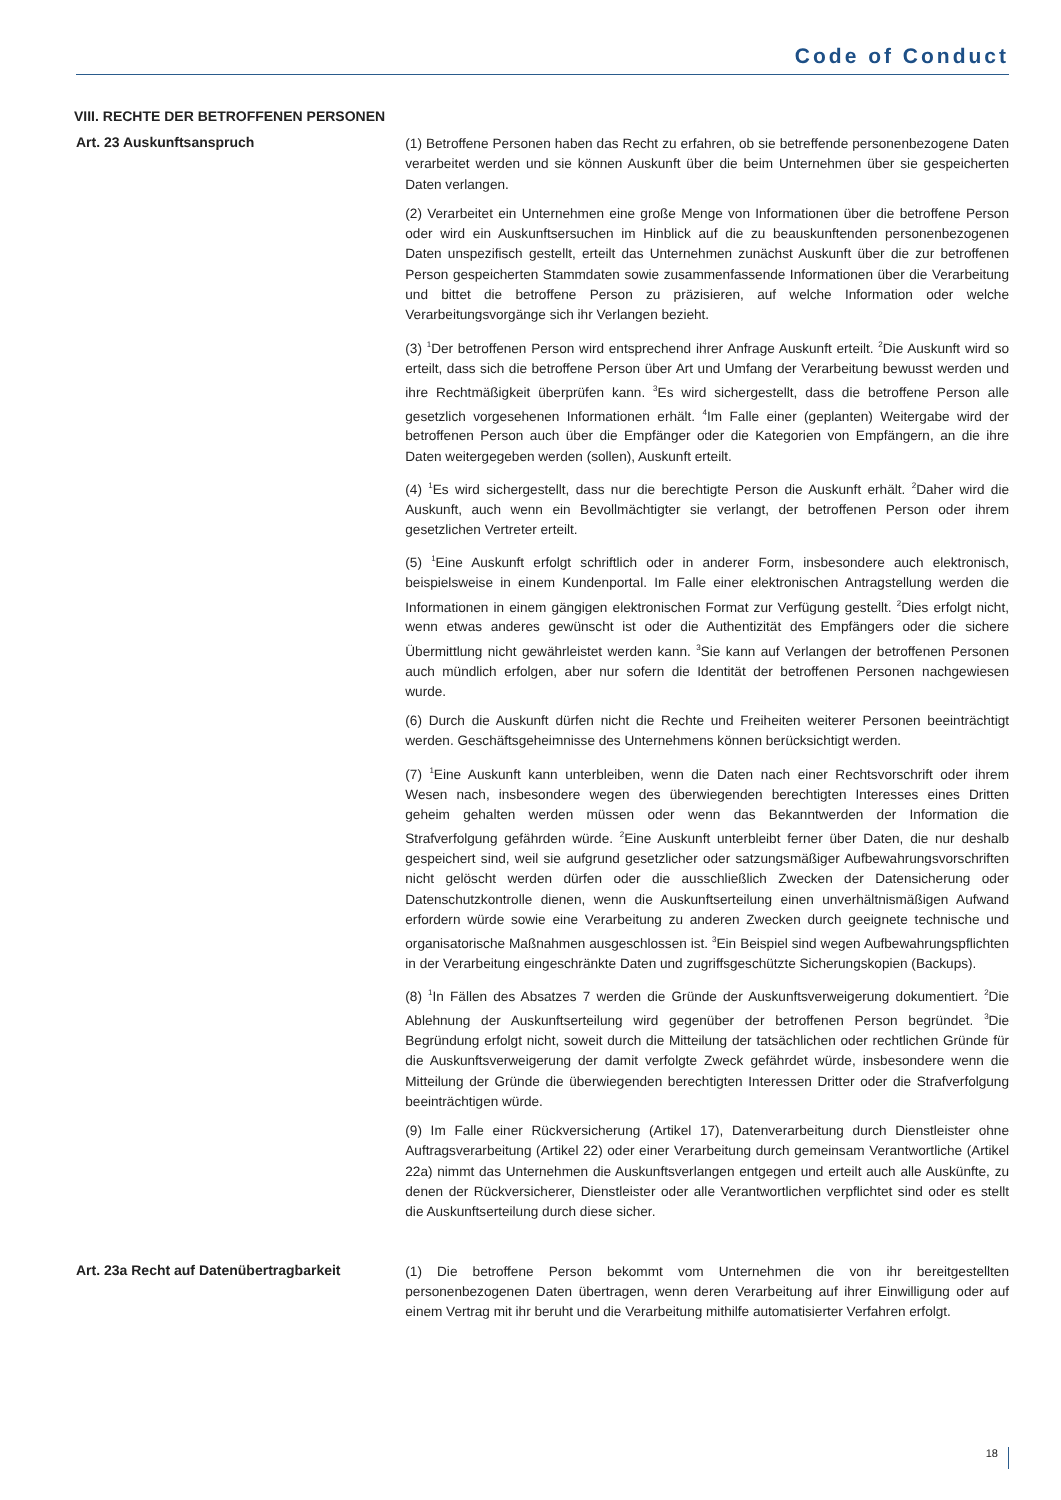Code of Conduct
VIII. RECHTE DER BETROFFENEN PERSONEN
Art. 23 Auskunftsanspruch
(1) Betroffene Personen haben das Recht zu erfahren, ob sie betreffende personenbezogene Daten verarbeitet werden und sie können Auskunft über die beim Unternehmen über sie gespeicherten Daten verlangen.
(2) Verarbeitet ein Unternehmen eine große Menge von Informationen über die betroffene Person oder wird ein Auskunftsersuchen im Hinblick auf die zu beauskunftenden personenbezogenen Daten unspezifisch gestellt, erteilt das Unternehmen zunächst Auskunft über die zur betroffenen Person gespeicherten Stammdaten sowie zusammenfassende Informationen über die Verarbeitung und bittet die betroffene Person zu präzisieren, auf welche Information oder welche Verarbeitungsvorgänge sich ihr Verlangen bezieht.
(3) <sup>1</sup>Der betroffenen Person wird entsprechend ihrer Anfrage Auskunft erteilt. <sup>2</sup>Die Auskunft wird so erteilt, dass sich die betroffene Person über Art und Umfang der Verarbeitung bewusst werden und ihre Rechtmäßigkeit überprüfen kann. <sup>3</sup>Es wird sichergestellt, dass die betroffene Person alle gesetzlich vorgesehenen Informationen erhält. <sup>4</sup>Im Falle einer (geplanten) Weitergabe wird der betroffenen Person auch über die Empfänger oder die Kategorien von Empfängern, an die ihre Daten weitergegeben werden (sollen), Auskunft erteilt.
(4) <sup>1</sup>Es wird sichergestellt, dass nur die berechtigte Person die Auskunft erhält. <sup>2</sup>Daher wird die Auskunft, auch wenn ein Bevollmächtigter sie verlangt, der betroffenen Person oder ihrem gesetzlichen Vertreter erteilt.
(5) <sup>1</sup>Eine Auskunft erfolgt schriftlich oder in anderer Form, insbesondere auch elektronisch, beispielsweise in einem Kundenportal. Im Falle einer elektronischen Antragstellung werden die Informationen in einem gängigen elektronischen Format zur Verfügung gestellt. <sup>2</sup>Dies erfolgt nicht, wenn etwas anderes gewünscht ist oder die Authentizität des Empfängers oder die sichere Übermittlung nicht gewährleistet werden kann. <sup>3</sup>Sie kann auf Verlangen der betroffenen Personen auch mündlich erfolgen, aber nur sofern die Identität der betroffenen Personen nachgewiesen wurde.
(6) Durch die Auskunft dürfen nicht die Rechte und Freiheiten weiterer Personen beeinträchtigt werden. Geschäftsgeheimnisse des Unternehmens können berücksichtigt werden.
(7) <sup>1</sup>Eine Auskunft kann unterbleiben, wenn die Daten nach einer Rechtsvorschrift oder ihrem Wesen nach, insbesondere wegen des überwiegenden berechtigten Interesses eines Dritten geheim gehalten werden müssen oder wenn das Bekanntwerden der Information die Strafverfolgung gefährden würde. <sup>2</sup>Eine Auskunft unterbleibt ferner über Daten, die nur deshalb gespeichert sind, weil sie aufgrund gesetzlicher oder satzungsmäßiger Aufbewahrungsvorschriften nicht gelöscht werden dürfen oder die ausschließlich Zwecken der Datensicherung oder Datenschutzkontrolle dienen, wenn die Auskunftserteilung einen unverhältnismäßigen Aufwand erfordern würde sowie eine Verarbeitung zu anderen Zwecken durch geeignete technische und organisatorische Maßnahmen ausgeschlossen ist. <sup>3</sup>Ein Beispiel sind wegen Aufbewahrungspflichten in der Verarbeitung eingeschränkte Daten und zugriffsgeschützte Sicherungskopien (Backups).
(8) <sup>1</sup>In Fällen des Absatzes 7 werden die Gründe der Auskunftsverweigerung dokumentiert. <sup>2</sup>Die Ablehnung der Auskunftserteilung wird gegenüber der betroffenen Person begründet. <sup>3</sup>Die Begründung erfolgt nicht, soweit durch die Mitteilung der tatsächlichen oder rechtlichen Gründe für die Auskunftsverweigerung der damit verfolgte Zweck gefährdet würde, insbesondere wenn die Mitteilung der Gründe die überwiegenden berechtigten Interessen Dritter oder die Strafverfolgung beeinträchtigen würde.
(9) Im Falle einer Rückversicherung (Artikel 17), Datenverarbeitung durch Dienstleister ohne Auftragsverarbeitung (Artikel 22) oder einer Verarbeitung durch gemeinsam Verantwortliche (Artikel 22a) nimmt das Unternehmen die Auskunftsverlangen entgegen und erteilt auch alle Auskünfte, zu denen der Rückversicherer, Dienstleister oder alle Verantwortlichen verpflichtet sind oder es stellt die Auskunftserteilung durch diese sicher.
Art. 23a Recht auf Datenübertragbarkeit
(1) Die betroffene Person bekommt vom Unternehmen die von ihr bereitgestellten personenbezogenen Daten übertragen, wenn deren Verarbeitung auf ihrer Einwilligung oder auf einem Vertrag mit ihr beruht und die Verarbeitung mithilfe automatisierter Verfahren erfolgt.
18